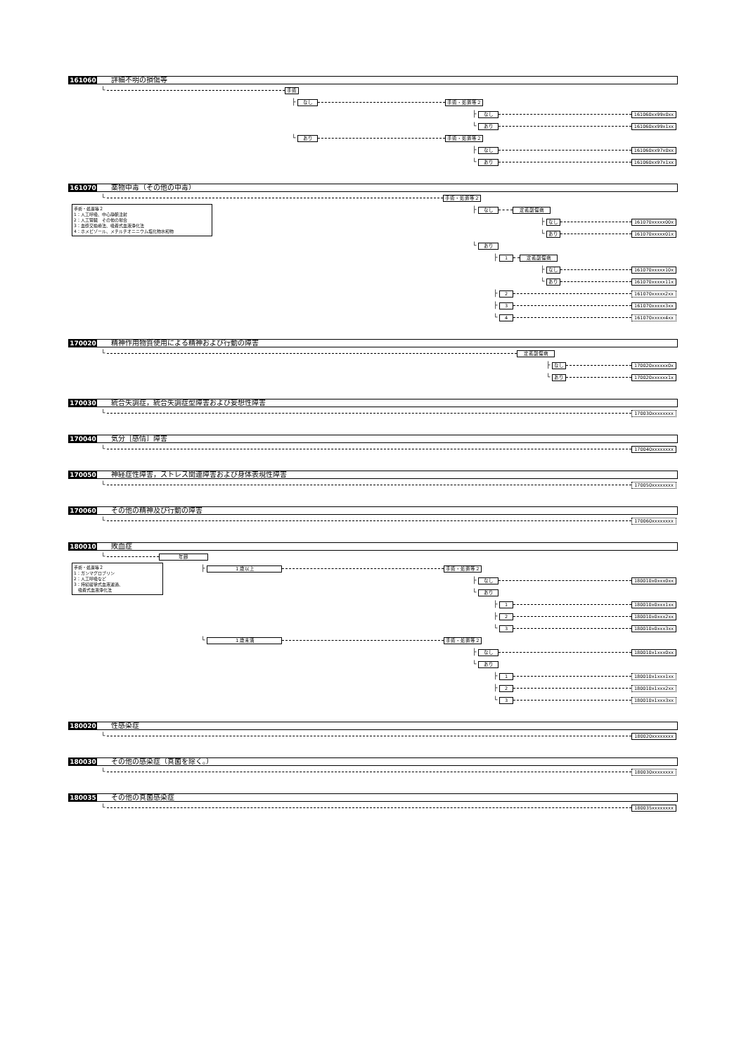161060 詳細不明の損傷等
└ 手術
├ なし 手術・処置等２
├ なし 161060xx99x0xx
└ あり 161060xx99x1xx
└ あり 手術・処置等２
├ なし 161060xx97x0xx
└ あり 161060xx97x1xx
161070 薬物中毒（その他の中毒）
└ 手術・処置等２
手術・処置等２
1：人工呼吸、中心静脈注射
2：人工腎臓　その他の場合
3：血漿交換療法、吸着式血液浄化法
4：ホメピゾール、メチルチオニニウム塩化物水和物
├ なし 定義副傷病
├ なし 161070xxxxx00x
└ あり 161070xxxxx01x
└ あり
├ 1 定義副傷病
├ なし 161070xxxxx10x
└ あり 161070xxxxx11x
├ 2 161070xxxxx2xx
├ 3 161070xxxxx3xx
└ 4 161070xxxxx4xx
170020 精神作用物質使用による精神および行動の障害
└ 定義副傷病
├ なし 170020xxxxxx0x
└ あり 170020xxxxxx1x
170030 統合失調症，統合失調症型障害および妄想性障害
└ 170030xxxxxxxx
170040 気分［感情］障害
└ 170040xxxxxxxx
170050 神経症性障害，ストレス関連障害および身体表現性障害
└ 170050xxxxxxxx
170060 その他の精神及び行動の障害
└ 170060xxxxxxxx
180010 敗血症
└ 年齢
手術・処置等２
1：ガンマグロブリン
2：人工呼吸など
3：持続緩徐式血液濾過、
　吸着式血液浄化法
├ １歳以上 手術・処置等２
├ なし 180010x0xxx0xx
└ あり
├ 1 180010x0xxx1xx
├ 2 180010x0xxx2xx
└ 3 180010x0xxx3xx
└ １歳未満 手術・処置等２
├ なし 180010x1xxx0xx
└ あり
├ 1 180010x1xxx1xx
├ 2 180010x1xxx2xx
└ 3 180010x1xxx3xx
180020 性感染症
└ 180020xxxxxxxx
180030 その他の感染症（真菌を除く。）
└ 180030xxxxxxxx
180035 その他の真菌感染症
└ 180035xxxxxxxx